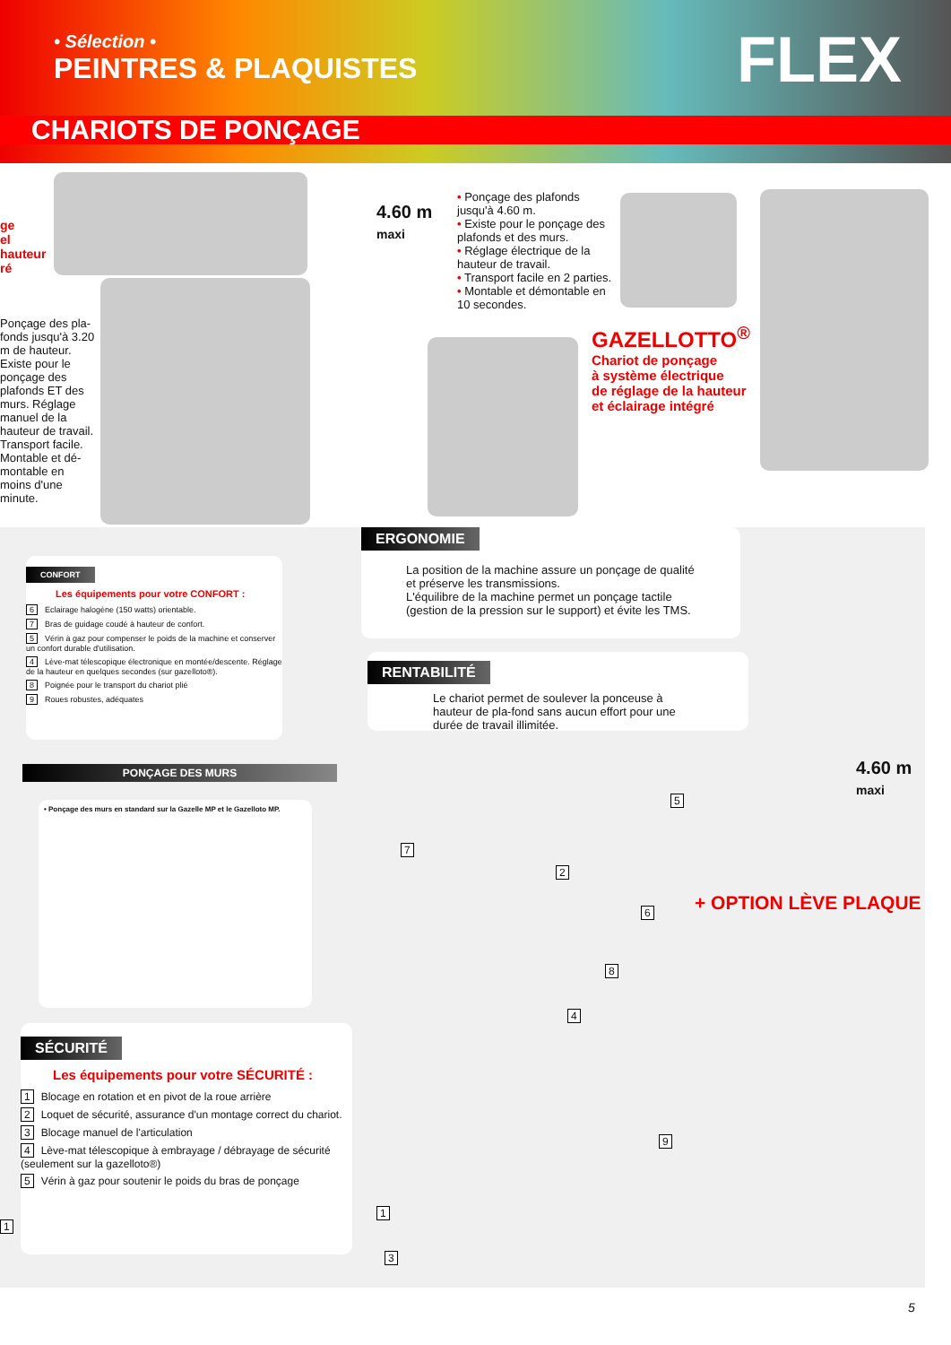• Sélection •
PEINTRES & PLAQUISTES
FLEX
CHARIOTS DE PONÇAGE
ge
el
hauteur
ré
Ponçage des pla-fonds jusqu'à 3.20 m de hauteur. Existe pour le ponçage des plafonds ET des murs. Réglage manuel de la hauteur de travail. Transport facile. Montable et dé-montable en moins d'une minute.
4.60 m
maxi
• Ponçage des plafonds jusqu'à 4.60 m.
• Existe pour le ponçage des plafonds et des murs.
• Réglage électrique de la hauteur de travail.
• Transport facile en 2 parties.
• Montable et démontable en 10 secondes.
GAZELLOTTO<sup>®</sup>
Chariot de ponçage
à système électrique
de réglage de la hauteur
et éclairage intégré
ERGONOMIE
La position de la machine assure un ponçage de qualité et préserve les transmissions.
L'équilibre de la machine permet un ponçage tactile (gestion de la pression sur le support) et évite les TMS.
RENTABILITÉ
Le chariot permet de soulever la ponceuse à hauteur de pla-fond sans aucun effort pour une durée de travail illimitée.
CONFORT
Les équipements pour votre CONFORT :
6 Eclairage halogène (150 watts) orientable.
7 Bras de guidage coudé à hauteur de confort.
5 Vérin à gaz pour compenser le poids de la machine et conserver un confort durable d'utilisation.
4 Lève-mat télescopique électronique en montée/descente. Réglage de la hauteur en quelques secondes (sur gazelloto®).
8 Poignée pour le transport du chariot plié
9 Roues robustes, adéquates
PONÇAGE DES MURS
• Ponçage des murs en standard sur la Gazelle MP et le Gazelloto MP.
SÉCURITÉ
Les équipements pour votre SÉCURITÉ :
1 Blocage en rotation et en pivot de la roue arrière
2 Loquet de sécurité, assurance d'un montage correct du chariot.
3 Blocage manuel de l'articulation
4 Lève-mat télescopique à embrayage / débrayage de sécurité (seulement sur la gazelloto®)
5 Vérin à gaz pour soutenir le poids du bras de ponçage
1
4.60 m
maxi
+ OPTION LÈVE PLAQUE
7
2
5
6
8
4
9
1
3
5